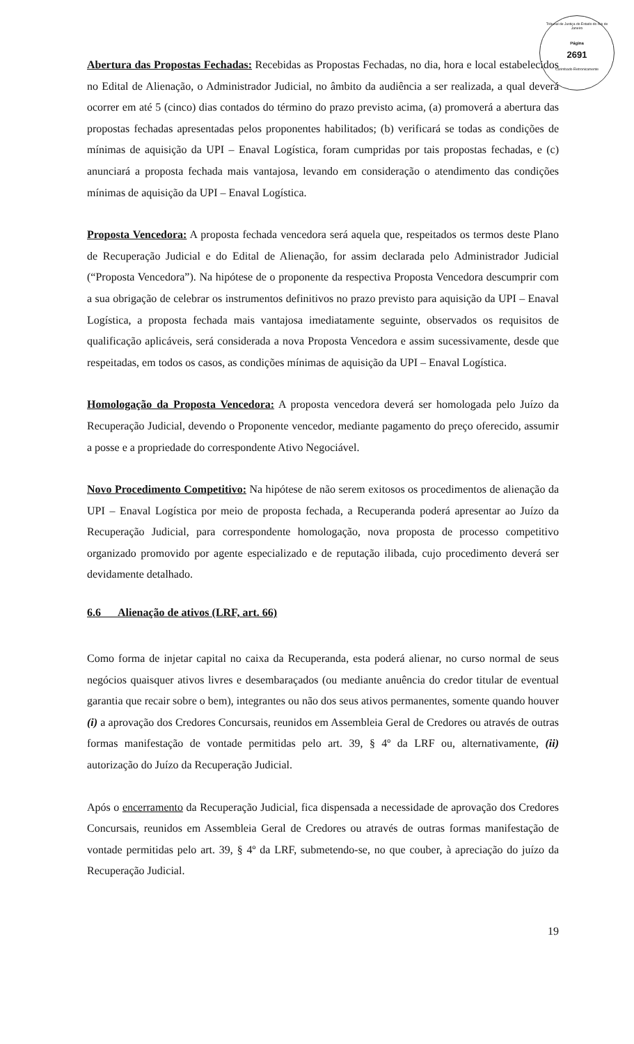Tribunal de Justiça do Estado do Rio de Janeiro
Página
2691
Carimbado Eletronicamente
Abertura das Propostas Fechadas: Recebidas as Propostas Fechadas, no dia, hora e local estabelecidos no Edital de Alienação, o Administrador Judicial, no âmbito da audiência a ser realizada, a qual deverá ocorrer em até 5 (cinco) dias contados do término do prazo previsto acima, (a) promoverá a abertura das propostas fechadas apresentadas pelos proponentes habilitados; (b) verificará se todas as condições de mínimas de aquisição da UPI – Enaval Logística, foram cumpridas por tais propostas fechadas, e (c) anunciará a proposta fechada mais vantajosa, levando em consideração o atendimento das condições mínimas de aquisição da UPI – Enaval Logística.
Proposta Vencedora: A proposta fechada vencedora será aquela que, respeitados os termos deste Plano de Recuperação Judicial e do Edital de Alienação, for assim declarada pelo Administrador Judicial (“Proposta Vencedora”). Na hipótese de o proponente da respectiva Proposta Vencedora descumprir com a sua obrigação de celebrar os instrumentos definitivos no prazo previsto para aquisição da UPI – Enaval Logística, a proposta fechada mais vantajosa imediatamente seguinte, observados os requisitos de qualificação aplicáveis, será considerada a nova Proposta Vencedora e assim sucessivamente, desde que respeitadas, em todos os casos, as condições mínimas de aquisição da UPI – Enaval Logística.
Homologação da Proposta Vencedora: A proposta vencedora deverá ser homologada pelo Juízo da Recuperação Judicial, devendo o Proponente vencedor, mediante pagamento do preço oferecido, assumir a posse e a propriedade do correspondente Ativo Negociável.
Novo Procedimento Competitivo: Na hipótese de não serem exitosos os procedimentos de alienação da UPI – Enaval Logística por meio de proposta fechada, a Recuperanda poderá apresentar ao Juízo da Recuperação Judicial, para correspondente homologação, nova proposta de processo competitivo organizado promovido por agente especializado e de reputação ilibada, cujo procedimento deverá ser devidamente detalhado.
6.6 Alienação de ativos (LRF, art. 66)
Como forma de injetar capital no caixa da Recuperanda, esta poderá alienar, no curso normal de seus negócios quaisquer ativos livres e desembaraçados (ou mediante anuência do credor titular de eventual garantia que recair sobre o bem), integrantes ou não dos seus ativos permanentes, somente quando houver (i) a aprovação dos Credores Concursais, reunidos em Assembleia Geral de Credores ou através de outras formas manifestação de vontade permitidas pelo art. 39, § 4º da LRF ou, alternativamente, (ii) autorização do Juízo da Recuperação Judicial.
Após o encerramento da Recuperação Judicial, fica dispensada a necessidade de aprovação dos Credores Concursais, reunidos em Assembleia Geral de Credores ou através de outras formas manifestação de vontade permitidas pelo art. 39, § 4º da LRF, submetendo-se, no que couber, à apreciação do juízo da Recuperação Judicial.
19